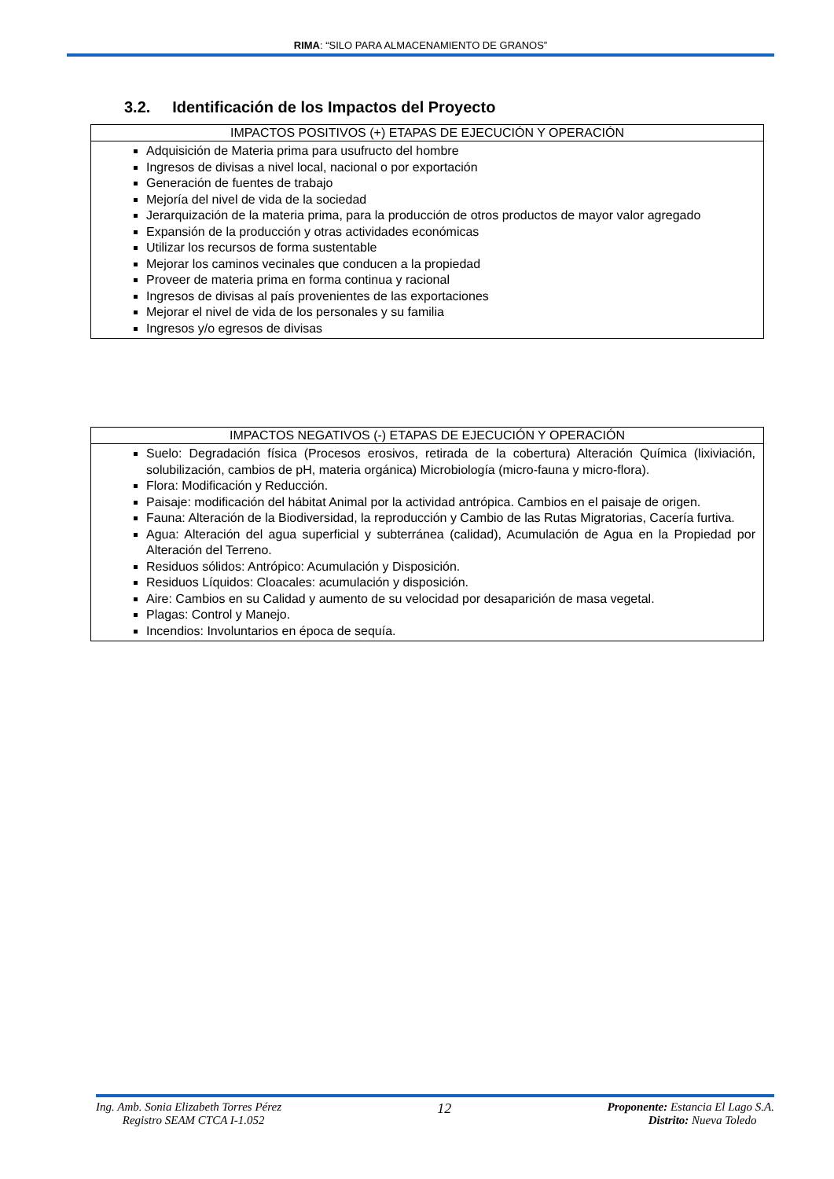RIMA: “SILO PARA ALMACENAMIENTO DE GRANOS”
3.2. Identificación de los Impactos del Proyecto
| IMPACTOS POSITIVOS (+) ETAPAS DE EJECUCIÓN Y OPERACIÓN |
| --- |
| Adquisición de Materia prima para usufructo del hombre Ingresos de divisas a nivel local, nacional o por exportación Generación de fuentes de trabajo Mejoría del nivel de vida de la sociedad Jerarquización de la materia prima, para la producción de otros productos de mayor valor agregado Expansión de la producción y otras actividades económicas Utilizar los recursos de forma sustentable Mejorar los caminos vecinales que conducen a la propiedad Proveer de materia prima en forma continua y racional Ingresos de divisas al país provenientes de las exportaciones Mejorar el nivel de vida de los personales y su familia Ingresos y/o egresos de divisas |
| IMPACTOS NEGATIVOS (-) ETAPAS DE EJECUCIÓN Y OPERACIÓN |
| --- |
| Suelo: Degradación física (Procesos erosivos, retirada de la cobertura) Alteración Química (lixiviación, solubilización, cambios de pH, materia orgánica) Microbiología (micro-fauna y micro-flora). Flora: Modificación y Reducción. Paisaje: modificación del hábitat Animal por la actividad antrópica. Cambios en el paisaje de origen. Fauna: Alteración de la Biodiversidad, la reproducción y Cambio de las Rutas Migratorias, Cacería furtiva. Agua: Alteración del agua superficial y subterránea (calidad), Acumulación de Agua en la Propiedad por Alteración del Terreno. Residuos sólidos: Antrópico: Acumulación y Disposición. Residuos Líquidos: Cloacales: acumulación y disposición. Aire: Cambios en su Calidad y aumento de su velocidad por desaparición de masa vegetal. Plagas: Control y Manejo. Incendios: Involuntarios en época de sequía. |
Ing. Amb. Sonia Elizabeth Torres Pérez
Registro SEAM CTCA I-1.052
12
Proponente: Estancia El Lago S.A.
Distrito: Nueva Toledo